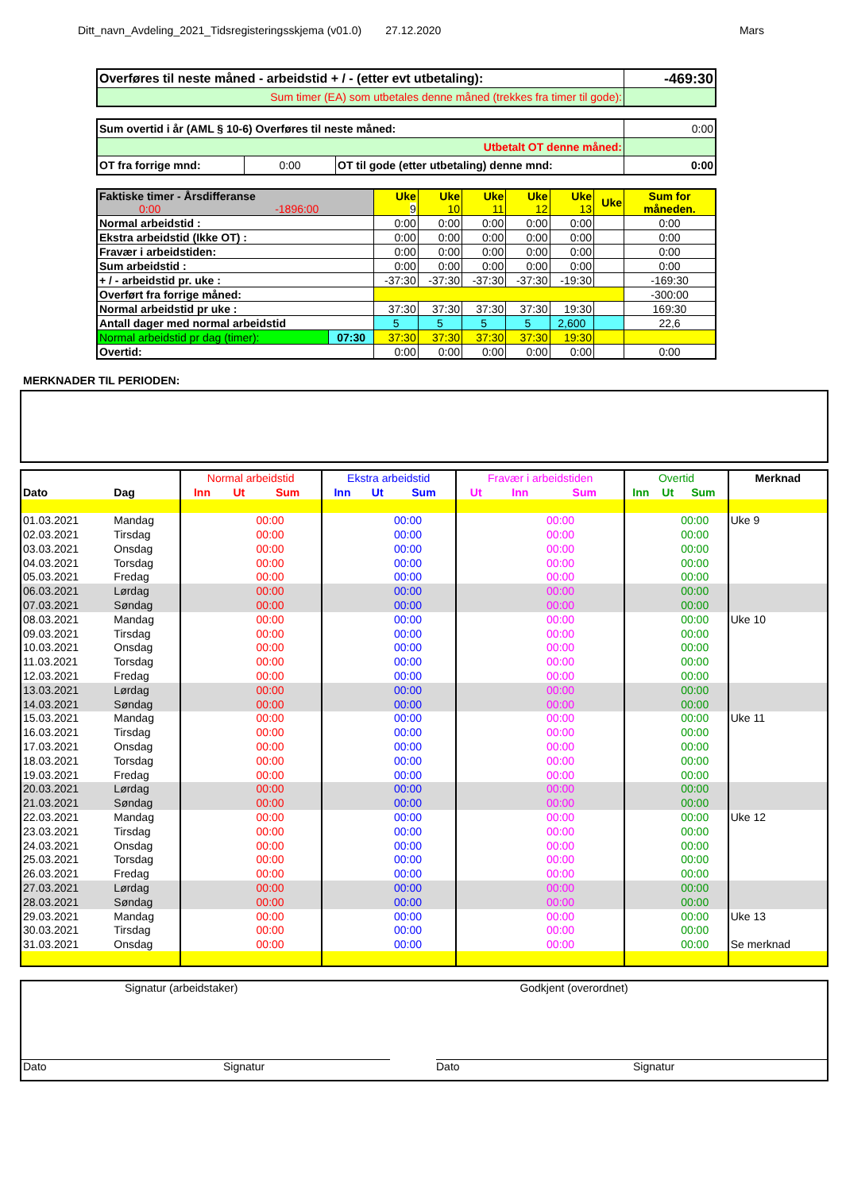Ditt_navn_Avdeling_2021_Tidsregisteringsskjema (v01.0) 27.12.2020 Mars
| Overføres til neste måned - arbeidstid + / - (etter evt utbetaling): | -469:30 |
| Sum timer (EA) som utbetales denne måned (trekkes fra timer til gode): | |
| Sum overtid i år (AML § 10-6) Overføres til neste måned: | | | 0:00 |
| Utbetalt OT denne måned: | | | |
| OT fra forrige mnd: | 0:00 | OT til gode (etter utbetaling) denne mnd: | 0:00 |
| Faktiske timer - Årsdifferanse 0:00 -1896:00 | | Uke 9 | Uke 10 | Uke 11 | Uke 12 | Uke 13 | Uke | Sum for måneden. |
| Normal arbeidstid : | | 0:00 | 0:00 | 0:00 | 0:00 | 0:00 | | 0:00 |
| Ekstra arbeidstid (Ikke OT) : | | 0:00 | 0:00 | 0:00 | 0:00 | 0:00 | | 0:00 |
| Fravær i arbeidstiden: | | 0:00 | 0:00 | 0:00 | 0:00 | 0:00 | | 0:00 |
| Sum arbeidstid : | | 0:00 | 0:00 | 0:00 | 0:00 | 0:00 | | 0:00 |
| + / - arbeidstid pr. uke : | | -37:30 | -37:30 | -37:30 | -37:30 | -19:30 | | -169:30 |
| Overført fra forrige måned: | | | | | | | | -300:00 |
| Normal arbeidstid pr uke : | | 37:30 | 37:30 | 37:30 | 37:30 | 19:30 | | 169:30 |
| Antall dager med normal arbeidstid | | 5 | 5 | 5 | 5 | 2,600 | | 22,6 |
| Normal arbeidstid pr dag (timer): | 07:30 | 37:30 | 37:30 | 37:30 | 37:30 | 19:30 | | |
| Overtid: | | 0:00 | 0:00 | 0:00 | 0:00 | 0:00 | | 0:00 |
MERKNADER TIL PERIODEN:
| | | Normal arbeidstid | | | Ekstra arbeidstid | | | Fravær i arbeidstiden | | | Overtid | | | Merknad |
| Dato | Dag | Inn | Ut | Sum | Inn | Ut | Sum | Ut | Inn | Sum | Inn | Ut | Sum | |
| 01.03.2021 | Mandag | | | 00:00 | | | 00:00 | | | 00:00 | | | 00:00 | Uke 9 |
| 02.03.2021 | Tirsdag | | | 00:00 | | | 00:00 | | | 00:00 | | | 00:00 | |
| 03.03.2021 | Onsdag | | | 00:00 | | | 00:00 | | | 00:00 | | | 00:00 | |
| 04.03.2021 | Torsdag | | | 00:00 | | | 00:00 | | | 00:00 | | | 00:00 | |
| 05.03.2021 | Fredag | | | 00:00 | | | 00:00 | | | 00:00 | | | 00:00 | |
| 06.03.2021 | Lørdag | | | 00:00 | | | 00:00 | | | 00:00 | | | 00:00 | |
| 07.03.2021 | Søndag | | | 00:00 | | | 00:00 | | | 00:00 | | | 00:00 | |
| 08.03.2021 | Mandag | | | 00:00 | | | 00:00 | | | 00:00 | | | 00:00 | Uke 10 |
| 09.03.2021 | Tirsdag | | | 00:00 | | | 00:00 | | | 00:00 | | | 00:00 | |
| 10.03.2021 | Onsdag | | | 00:00 | | | 00:00 | | | 00:00 | | | 00:00 | |
| 11.03.2021 | Torsdag | | | 00:00 | | | 00:00 | | | 00:00 | | | 00:00 | |
| 12.03.2021 | Fredag | | | 00:00 | | | 00:00 | | | 00:00 | | | 00:00 | |
| 13.03.2021 | Lørdag | | | 00:00 | | | 00:00 | | | 00:00 | | | 00:00 | |
| 14.03.2021 | Søndag | | | 00:00 | | | 00:00 | | | 00:00 | | | 00:00 | |
| 15.03.2021 | Mandag | | | 00:00 | | | 00:00 | | | 00:00 | | | 00:00 | Uke 11 |
| 16.03.2021 | Tirsdag | | | 00:00 | | | 00:00 | | | 00:00 | | | 00:00 | |
| 17.03.2021 | Onsdag | | | 00:00 | | | 00:00 | | | 00:00 | | | 00:00 | |
| 18.03.2021 | Torsdag | | | 00:00 | | | 00:00 | | | 00:00 | | | 00:00 | |
| 19.03.2021 | Fredag | | | 00:00 | | | 00:00 | | | 00:00 | | | 00:00 | |
| 20.03.2021 | Lørdag | | | 00:00 | | | 00:00 | | | 00:00 | | | 00:00 | |
| 21.03.2021 | Søndag | | | 00:00 | | | 00:00 | | | 00:00 | | | 00:00 | |
| 22.03.2021 | Mandag | | | 00:00 | | | 00:00 | | | 00:00 | | | 00:00 | Uke 12 |
| 23.03.2021 | Tirsdag | | | 00:00 | | | 00:00 | | | 00:00 | | | 00:00 | |
| 24.03.2021 | Onsdag | | | 00:00 | | | 00:00 | | | 00:00 | | | 00:00 | |
| 25.03.2021 | Torsdag | | | 00:00 | | | 00:00 | | | 00:00 | | | 00:00 | |
| 26.03.2021 | Fredag | | | 00:00 | | | 00:00 | | | 00:00 | | | 00:00 | |
| 27.03.2021 | Lørdag | | | 00:00 | | | 00:00 | | | 00:00 | | | 00:00 | |
| 28.03.2021 | Søndag | | | 00:00 | | | 00:00 | | | 00:00 | | | 00:00 | |
| 29.03.2021 | Mandag | | | 00:00 | | | 00:00 | | | 00:00 | | | 00:00 | Uke 13 |
| 30.03.2021 | Tirsdag | | | 00:00 | | | 00:00 | | | 00:00 | | | 00:00 | |
| 31.03.2021 | Onsdag | | | 00:00 | | | 00:00 | | | 00:00 | | | 00:00 | Se merknad |
Signatur (arbeidstaker) Godkjent (overordnet)
Dato Signatur Dato Signatur